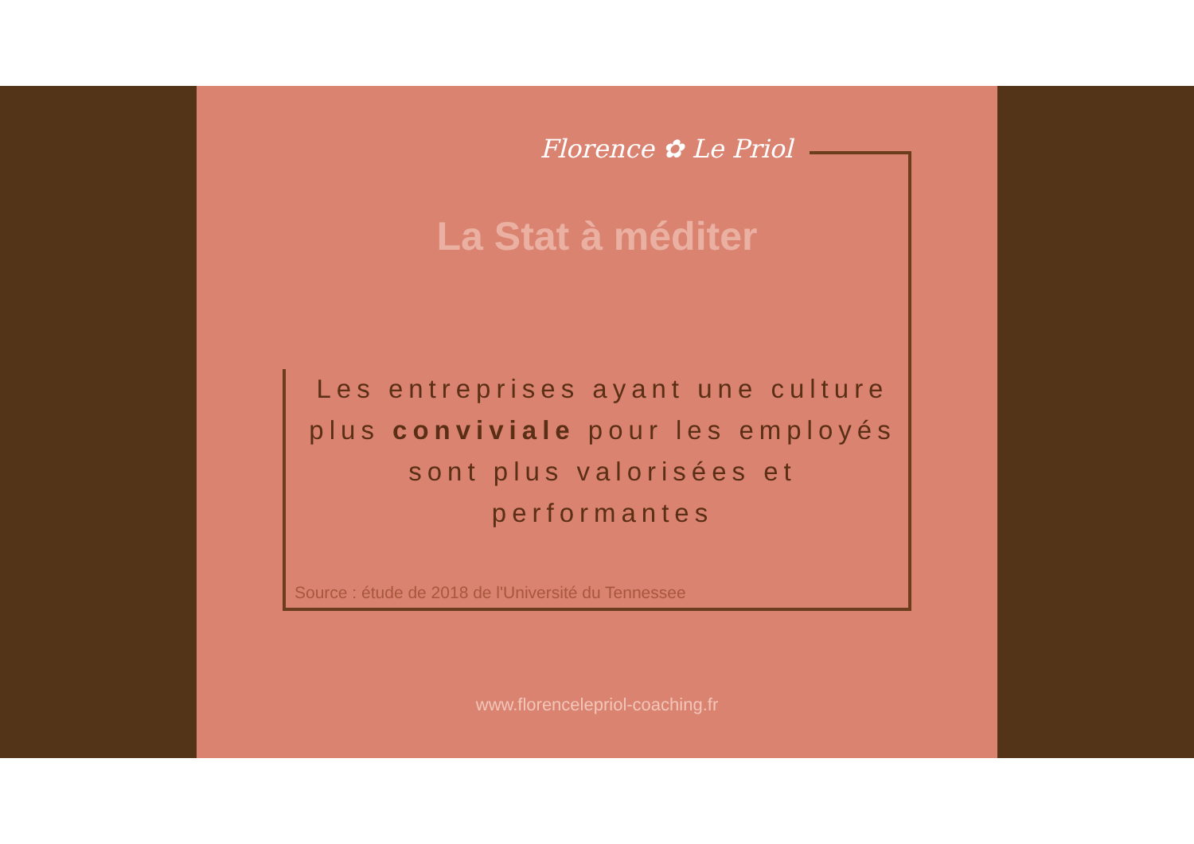Florence ✿ Le Priol
La Stat à méditer
Les entreprises ayant une culture plus conviviale pour les employés sont plus valorisées et performantes
Source : étude de 2018 de l'Université du Tennessee
www.florencelepriol-coaching.fr